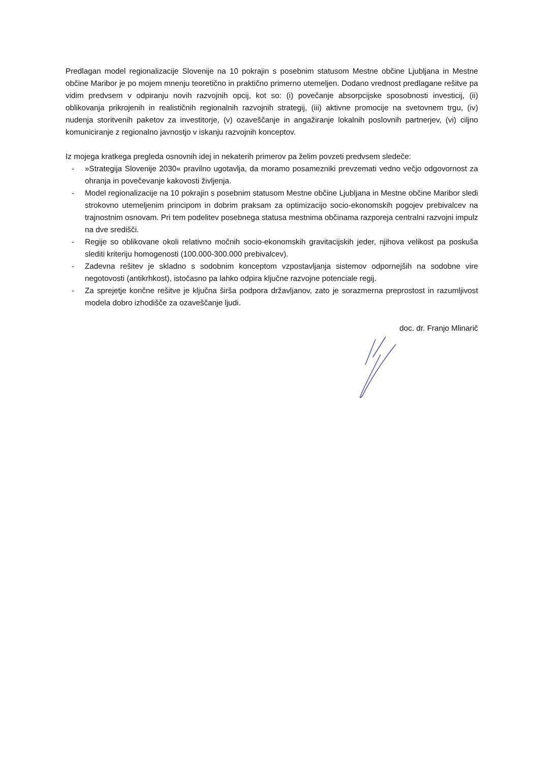Predlagan model regionalizacije Slovenije na 10 pokrajin s posebnim statusom Mestne občine Ljubljana in Mestne občine Maribor je po mojem mnenju teoretično in praktično primerno utemeljen. Dodano vrednost predlagane rešitve pa vidim predvsem v odpiranju novih razvojnih opcij, kot so: (i) povečanje absorpcijske sposobnosti investicij, (ii) oblikovanja prikrojenih in realističnih regionalnih razvojnih strategij, (iii) aktivne promocije na svetovnem trgu, (iv) nudenja storitvenih paketov za investitorje, (v) ozaveščanje in angažiranje lokalnih poslovnih partnerjev, (vi) ciljno komuniciranje z regionalno javnostjo v iskanju razvojnih konceptov.
Iz mojega kratkega pregleda osnovnih idej in nekaterih primerov pa želim povzeti predvsem sledeče:
- »Strategija Slovenije 2030« pravilno ugotavlja, da moramo posamezniki prevzemati vedno večjo odgovornost za ohranja in povečevanje kakovosti življenja.
- Model regionalizacije na 10 pokrajin s posebnim statusom Mestne občine Ljubljana in Mestne občine Maribor sledi strokovno utemeljenim principom in dobrim praksam za optimizacijo socio-ekonomskih pogojev prebivalcev na trajnostnim osnovam. Pri tem podelitev posebnega statusa mestnima občinama razporeja centralni razvojni impulz na dve središči.
- Regije so oblikovane okoli relativno močnih socio-ekonomskih gravitacijskih jeder, njihova velikost pa poskuša slediti kriteriju homogenosti (100.000-300.000 prebivalcev).
- Zadevna rešitev je skladno s sodobnim konceptom vzpostavljanja sistemov odpornejših na sodobne vire negotovosti (antikrhkost), istočasno pa lahko odpira ključne razvojne potenciale regij.
- Za sprejetje končne rešitve je ključna širša podpora državljanov, zato je sorazmerna preprostost in razumljivost modela dobro izhodišče za ozaveščanje ljudi.
doc. dr. Franjo Mlinarič